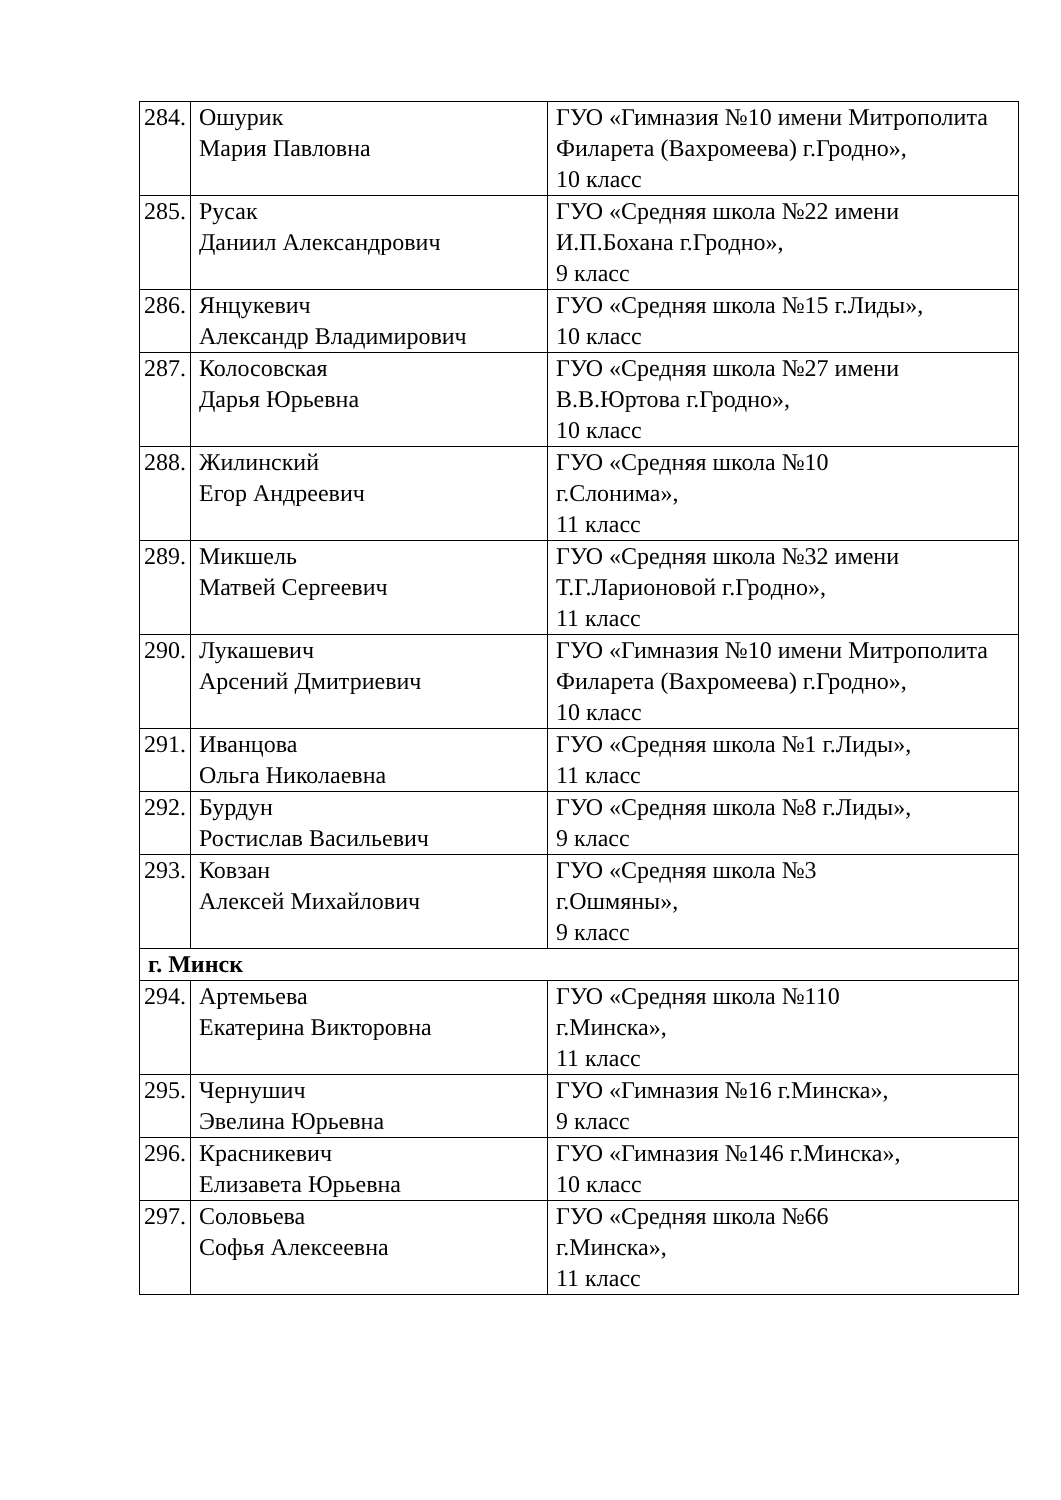| 284. | Ошурик Мария Павловна | ГУО «Гимназия №10 имени Митрополита Филарета (Вахромеева) г.Гродно», 10 класс |
| 285. | Русак Даниил Александрович | ГУО «Средняя школа №22 имени И.П.Бохана г.Гродно», 9 класс |
| 286. | Янцукевич Александр Владимирович | ГУО «Средняя школа №15 г.Лиды», 10 класс |
| 287. | Колосовская Дарья Юрьевна | ГУО «Средняя школа №27 имени В.В.Юртова г.Гродно», 10 класс |
| 288. | Жилинский Егор Андреевич | ГУО «Средняя школа №10 г.Слонима», 11 класс |
| 289. | Микшель Матвей Сергеевич | ГУО «Средняя школа №32 имени Т.Г.Ларионовой г.Гродно», 11 класс |
| 290. | Лукашевич Арсений Дмитриевич | ГУО «Гимназия №10 имени Митрополита Филарета (Вахромеева) г.Гродно», 10 класс |
| 291. | Иванцова Ольга Николаевна | ГУО «Средняя школа №1 г.Лиды», 11 класс |
| 292. | Бурдун Ростислав Васильевич | ГУО «Средняя школа №8 г.Лиды», 9 класс |
| 293. | Ковзан Алексей Михайлович | ГУО «Средняя школа №3 г.Ошмяны», 9 класс |
| г. Минск | | |
| 294. | Артемьева Екатерина Викторовна | ГУО «Средняя школа №110 г.Минска», 11 класс |
| 295. | Чернушич Эвелина Юрьевна | ГУО «Гимназия №16 г.Минска», 9 класс |
| 296. | Красникевич Елизавета Юрьевна | ГУО «Гимназия №146 г.Минска», 10 класс |
| 297. | Соловьева Софья Алексеевна | ГУО «Средняя школа №66 г.Минска», 11 класс |